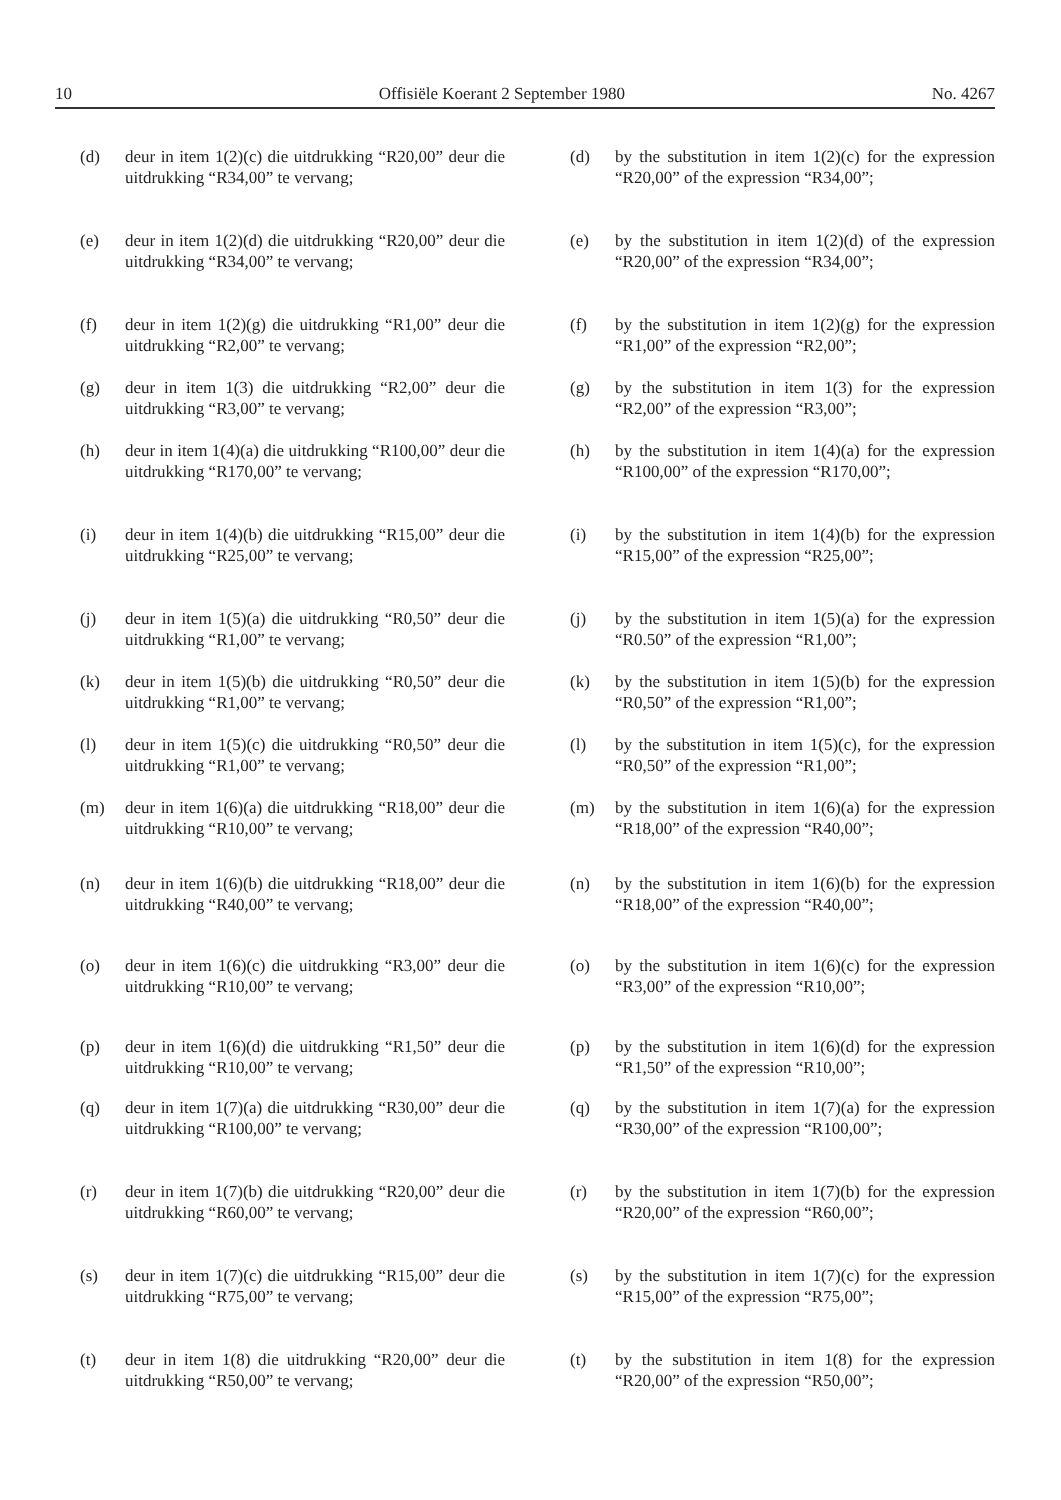10 Offisiële Koerant 2 September 1980 No. 4267
(d) deur in item 1(2)(c) die uitdrukking “R20,00” deur die uitdrukking “R34,00” te vervang;
(e) deur in item 1(2)(d) die uitdrukking “R20,00” deur die uitdrukking “R34,00” te vervang;
(f) deur in item 1(2)(g) die uitdrukking “R1,00” deur die uitdrukking “R2,00” te vervang;
(g) deur in item 1(3) die uitdrukking “R2,00” deur die uitdrukking “R3,00” te vervang;
(h) deur in item 1(4)(a) die uitdrukking “R100,00” deur die uitdrukking “R170,00” te vervang;
(i) deur in item 1(4)(b) die uitdrukking “R15,00” deur die uitdrukking “R25,00” te vervang;
(j) deur in item 1(5)(a) die uitdrukking “R0,50” deur die uitdrukking “R1,00” te vervang;
(k) deur in item 1(5)(b) die uitdrukking “R0,50” deur die uitdrukking “R1,00” te vervang;
(l) deur in item 1(5)(c) die uitdrukking “R0,50” deur die uitdrukking “R1,00” te vervang;
(m) deur in item 1(6)(a) die uitdrukking “R18,00” deur die uitdrukking “R10,00” te vervang;
(n) deur in item 1(6)(b) die uitdrukking “R18,00” deur die uitdrukking “R40,00” te vervang;
(o) deur in item 1(6)(c) die uitdrukking “R3,00” deur die uitdrukking “R10,00” te vervang;
(p) deur in item 1(6)(d) die uitdrukking “R1,50” deur die uitdrukking “R10,00” te vervang;
(q) deur in item 1(7)(a) die uitdrukking “R30,00” deur die uitdrukking “R100,00” te vervang;
(r) deur in item 1(7)(b) die uitdrukking “R20,00” deur die uitdrukking “R60,00” te vervang;
(s) deur in item 1(7)(c) die uitdrukking “R15,00” deur die uitdrukking “R75,00” te vervang;
(t) deur in item 1(8) die uitdrukking “R20,00” deur die uitdrukking “R50,00” te vervang;
(d) by the substitution in item 1(2)(c) for the expression “R20,00” of the expression “R34,00”;
(e) by the substitution in item 1(2)(d) of the expression “R20,00” of the expression “R34,00”;
(f) by the substitution in item 1(2)(g) for the expression “R1,00” of the expression “R2,00”;
(g) by the substitution in item 1(3) for the expression “R2,00” of the expression “R3,00”;
(h) by the substitution in item 1(4)(a) for the expression “R100,00” of the expression “R170,00”;
(i) by the substitution in item 1(4)(b) for the expression “R15,00” of the expression “R25,00”;
(j) by the substitution in item 1(5)(a) for the expression “R0.50” of the expression “R1,00”;
(k) by the substitution in item 1(5)(b) for the expression “R0,50” of the expression “R1,00”;
(l) by the substitution in item 1(5)(c), for the expression “R0,50” of the expression “R1,00”;
(m) by the substitution in item 1(6)(a) for the expression “R18,00” of the expression “R40,00”;
(n) by the substitution in item 1(6)(b) for the expression “R18,00” of the expression “R40,00”;
(o) by the substitution in item 1(6)(c) for the expression “R3,00” of the expression “R10,00”;
(p) by the substitution in item 1(6)(d) for the expression “R1,50” of the expression “R10,00”;
(q) by the substitution in item 1(7)(a) for the expression “R30,00” of the expression “R100,00”;
(r) by the substitution in item 1(7)(b) for the expression “R20,00” of the expression “R60,00”;
(s) by the substitution in item 1(7)(c) for the expression “R15,00” of the expression “R75,00”;
(t) by the substitution in item 1(8) for the expression “R20,00” of the expression “R50,00”;